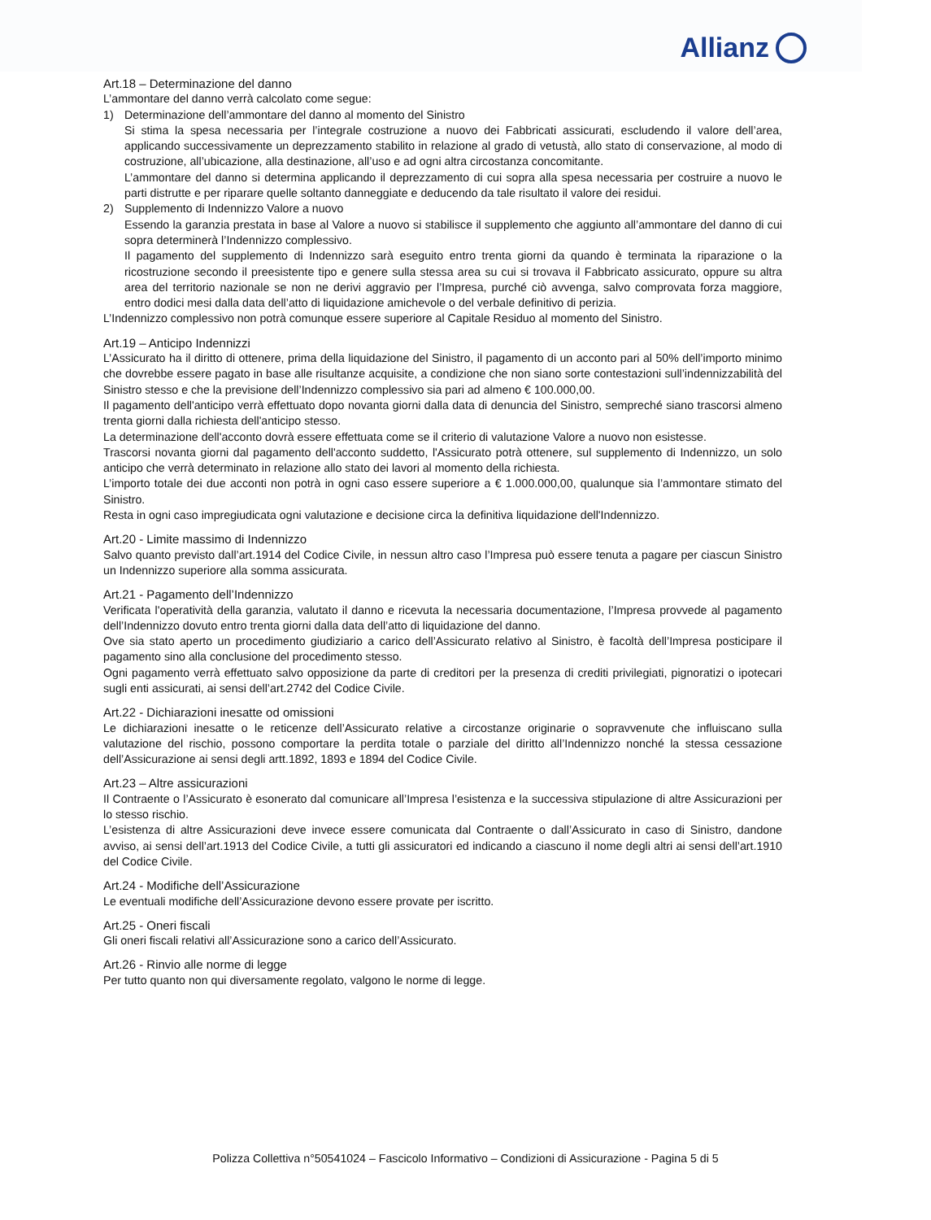Allianz
Art.18 – Determinazione del danno
L’ammontare del danno verrà calcolato come segue:
1) Determinazione dell’ammontare del danno al momento del Sinistro
Si stima la spesa necessaria per l’integrale costruzione a nuovo dei Fabbricati assicurati, escludendo il valore dell’area, applicando successivamente un deprezzamento stabilito in relazione al grado di vetustà, allo stato di conservazione, al modo di costruzione, all’ubicazione, alla destinazione, all’uso e ad ogni altra circostanza concomitante.
L’ammontare del danno si determina applicando il deprezzamento di cui sopra alla spesa necessaria per costruire a nuovo le parti distrutte e per riparare quelle soltanto danneggiate e deducendo da tale risultato il valore dei residui.
2) Supplemento di Indennizzo Valore a nuovo
Essendo la garanzia prestata in base al Valore a nuovo si stabilisce il supplemento che aggiunto all’ammontare del danno di cui sopra determinerà l’Indennizzo complessivo.
Il pagamento del supplemento di Indennizzo sarà eseguito entro trenta giorni da quando è terminata la riparazione o la ricostruzione secondo il preesistente tipo e genere sulla stessa area su cui si trovava il Fabbricato assicurato, oppure su altra area del territorio nazionale se non ne derivi aggravio per l’Impresa, purché ciò avvenga, salvo comprovata forza maggiore, entro dodici mesi dalla data dell’atto di liquidazione amichevole o del verbale definitivo di perizia.
L’Indennizzo complessivo non potrà comunque essere superiore al Capitale Residuo al momento del Sinistro.
Art.19 – Anticipo Indennizzi
L’Assicurato ha il diritto di ottenere, prima della liquidazione del Sinistro, il pagamento di un acconto pari al 50% dell’importo minimo che dovrebbe essere pagato in base alle risultanze acquisite, a condizione che non siano sorte contestazioni sull’indennizzabilità del Sinistro stesso e che la previsione dell’Indennizzo complessivo sia pari ad almeno € 100.000,00.
Il pagamento dell'anticipo verrà effettuato dopo novanta giorni dalla data di denuncia del Sinistro, sempreché siano trascorsi almeno trenta giorni dalla richiesta dell'anticipo stesso.
La determinazione dell'acconto dovrà essere effettuata come se il criterio di valutazione Valore a nuovo non esistesse.
Trascorsi novanta giorni dal pagamento dell'acconto suddetto, l'Assicurato potrà ottenere, sul supplemento di Indennizzo, un solo anticipo che verrà determinato in relazione allo stato dei lavori al momento della richiesta.
L’importo totale dei due acconti non potrà in ogni caso essere superiore a € 1.000.000,00, qualunque sia l’ammontare stimato del Sinistro.
Resta in ogni caso impregiudicata ogni valutazione e decisione circa la definitiva liquidazione dell'Indennizzo.
Art.20 - Limite massimo di Indennizzo
Salvo quanto previsto dall’art.1914 del Codice Civile, in nessun altro caso l’Impresa può essere tenuta a pagare per ciascun Sinistro un Indennizzo superiore alla somma assicurata.
Art.21 - Pagamento dell’Indennizzo
Verificata l'operatività della garanzia, valutato il danno e ricevuta la necessaria documentazione, l’Impresa provvede al pagamento dell’Indennizzo dovuto entro trenta giorni dalla data dell’atto di liquidazione del danno.
Ove sia stato aperto un procedimento giudiziario a carico dell’Assicurato relativo al Sinistro, è facoltà dell’Impresa posticipare il pagamento sino alla conclusione del procedimento stesso.
Ogni pagamento verrà effettuato salvo opposizione da parte di creditori per la presenza di crediti privilegiati, pignoratizi o ipotecari sugli enti assicurati, ai sensi dell’art.2742 del Codice Civile.
Art.22 - Dichiarazioni inesatte od omissioni
Le dichiarazioni inesatte o le reticenze dell’Assicurato relative a circostanze originarie o sopravvenute che influiscano sulla valutazione del rischio, possono comportare la perdita totale o parziale del diritto all’Indennizzo nonché la stessa cessazione dell’Assicurazione ai sensi degli artt.1892, 1893 e 1894 del Codice Civile.
Art.23 – Altre assicurazioni
Il Contraente o l’Assicurato è esonerato dal comunicare all’Impresa l’esistenza e la successiva stipulazione di altre Assicurazioni per lo stesso rischio.
L’esistenza di altre Assicurazioni deve invece essere comunicata dal Contraente o dall’Assicurato in caso di Sinistro, dandone avviso, ai sensi dell’art.1913 del Codice Civile, a tutti gli assicuratori ed indicando a ciascuno il nome degli altri ai sensi dell’art.1910 del Codice Civile.
Art.24 - Modifiche dell’Assicurazione
Le eventuali modifiche dell’Assicurazione devono essere provate per iscritto.
Art.25 - Oneri fiscali
Gli oneri fiscali relativi all’Assicurazione sono a carico dell’Assicurato.
Art.26 - Rinvio alle norme di legge
Per tutto quanto non qui diversamente regolato, valgono le norme di legge.
Polizza Collettiva n°50541024 – Fascicolo Informativo – Condizioni di Assicurazione - Pagina 5 di 5